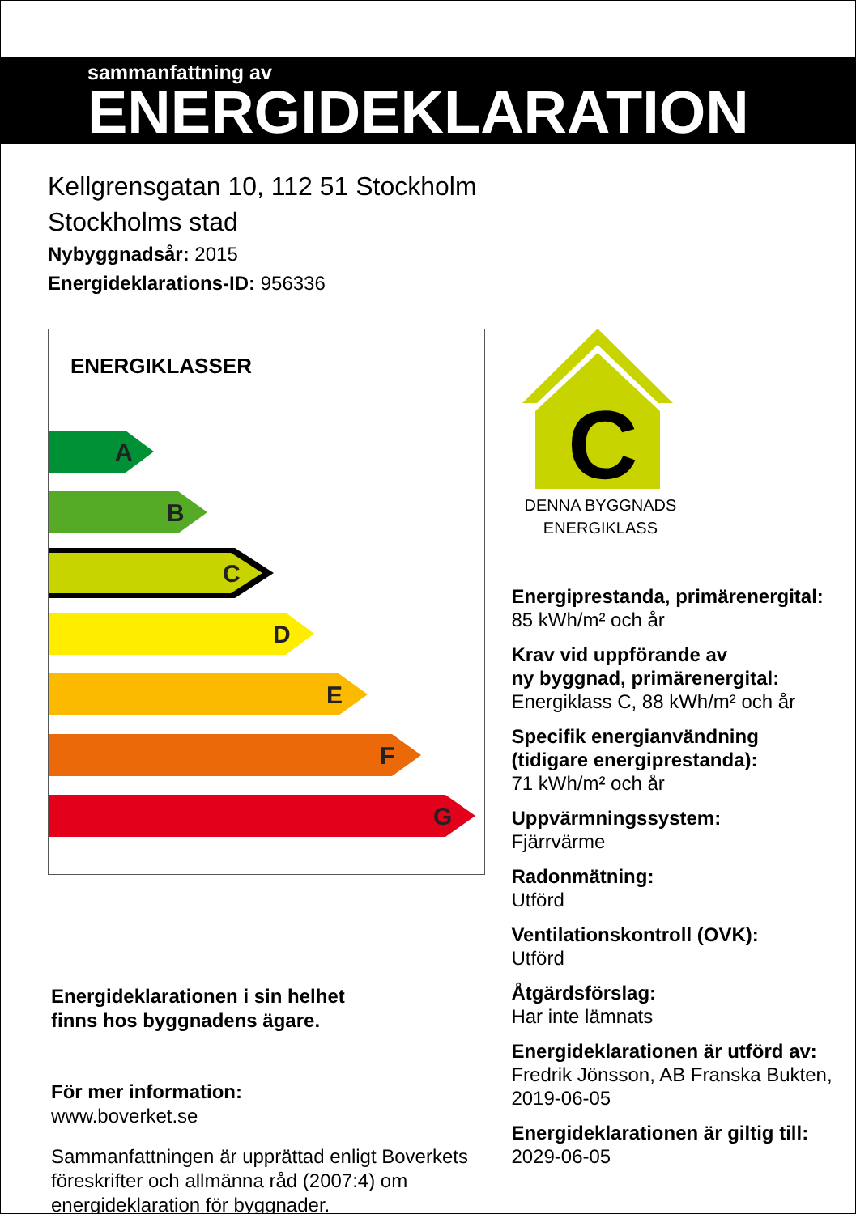sammanfattning av
ENERGIDEKLARATION
Kellgrensgatan 10, 112 51 Stockholm
Stockholms stad
Nybyggnadsår: 2015
Energideklarations-ID: 956336
ENERGIKLASSER
A
B
C
D
E
F
G
Energideklarationen i sin helhet
finns hos byggnadens ägare.
För mer information:
www.boverket.se
Sammanfattningen är upprättad enligt Boverkets föreskrifter och allmänna råd (2007:4) om energideklaration för byggnader.
C
DENNA BYGGNADS
ENERGIKLASS
Energiprestanda, primärenergital:
85 kWh/m² och år
Krav vid uppförande av
ny byggnad, primärenergital:
Energiklass C, 88 kWh/m² och år
Specifik energianvändning
(tidigare energiprestanda):
71 kWh/m² och år
Uppvärmningssystem:
Fjärrvärme
Radonmätning:
Utförd
Ventilationskontroll (OVK):
Utförd
Åtgärdsförslag:
Har inte lämnats
Energideklarationen är utförd av:
Fredrik Jönsson, AB Franska Bukten, 2019-06-05
Energideklarationen är giltig till:
2029-06-05